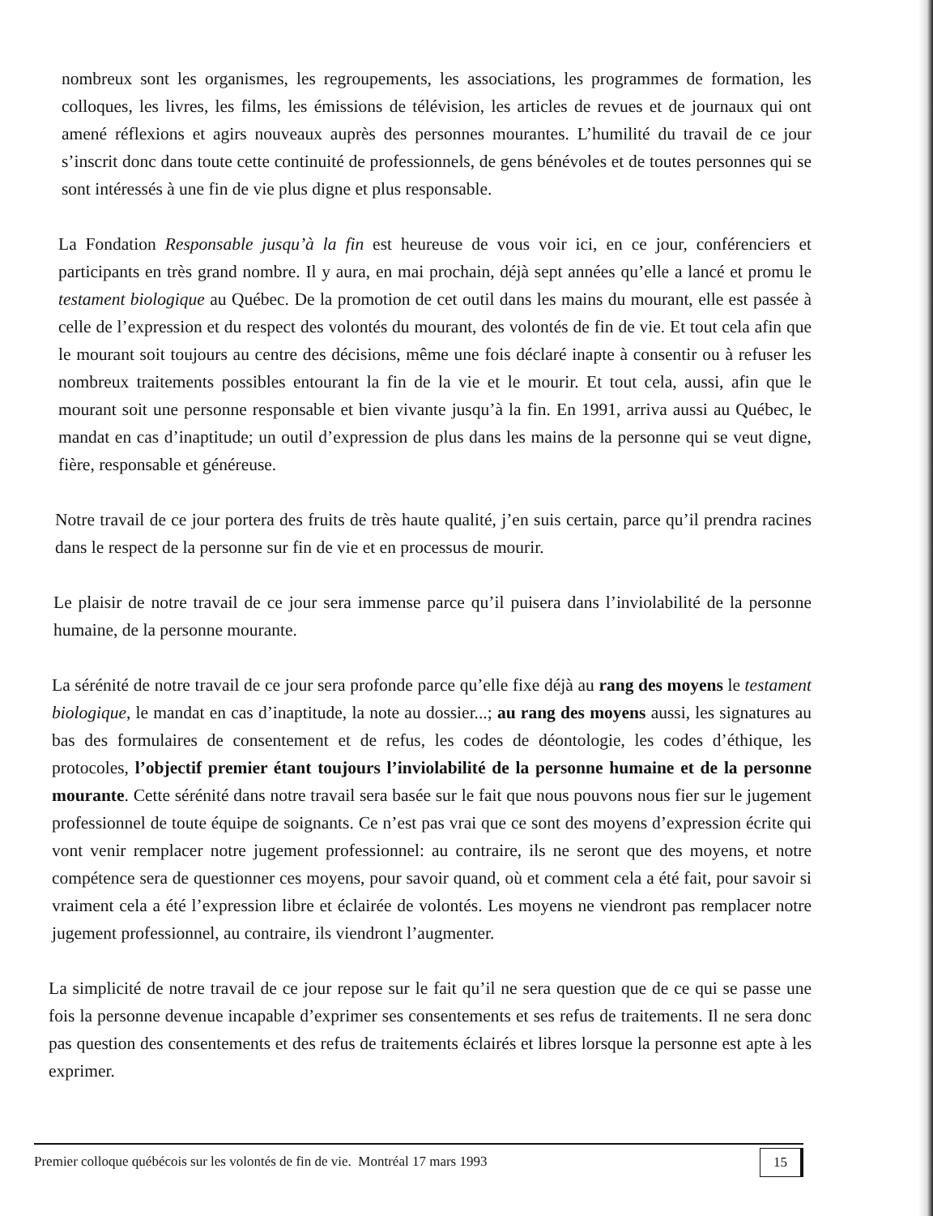nombreux sont les organismes, les regroupements, les associations, les programmes de formation, les colloques, les livres, les films, les émissions de télévision, les articles de revues et de journaux qui ont amené réflexions et agirs nouveaux auprès des personnes mourantes. L’humilité du travail de ce jour s’inscrit donc dans toute cette continuité de professionnels, de gens bénévoles et de toutes personnes qui se sont intéressés à une fin de vie plus digne et plus responsable.
La Fondation Responsable jusqu’à la fin est heureuse de vous voir ici, en ce jour, conférenciers et participants en très grand nombre. Il y aura, en mai prochain, déjà sept années qu’elle a lancé et promu le testament biologique au Québec. De la promotion de cet outil dans les mains du mourant, elle est passée à celle de l’expression et du respect des volontés du mourant, des volontés de fin de vie. Et tout cela afin que le mourant soit toujours au centre des décisions, même une fois déclaré inapte à consentir ou à refuser les nombreux traitements possibles entourant la fin de la vie et le mourir. Et tout cela, aussi, afin que le mourant soit une personne responsable et bien vivante jusqu’à la fin. En 1991, arriva aussi au Québec, le mandat en cas d’inaptitude; un outil d’expression de plus dans les mains de la personne qui se veut digne, fière, responsable et généreuse.
Notre travail de ce jour portera des fruits de très haute qualité, j’en suis certain, parce qu’il prendra racines dans le respect de la personne sur fin de vie et en processus de mourir.
Le plaisir de notre travail de ce jour sera immense parce qu’il puisera dans l’inviolabilité de la personne humaine, de la personne mourante.
La sérénité de notre travail de ce jour sera profonde parce qu’elle fixe déjà au rang des moyens le testament biologique, le mandat en cas d’inaptitude, la note au dossier...; au rang des moyens aussi, les signatures au bas des formulaires de consentement et de refus, les codes de déontologie, les codes d’éthique, les protocoles, l’objectif premier étant toujours l’inviolabilité de la personne humaine et de la personne mourante. Cette sérénité dans notre travail sera basée sur le fait que nous pouvons nous fier sur le jugement professionnel de toute équipe de soignants. Ce n’est pas vrai que ce sont des moyens d’expression écrite qui vont venir remplacer notre jugement professionnel: au contraire, ils ne seront que des moyens, et notre compétence sera de questionner ces moyens, pour savoir quand, où et comment cela a été fait, pour savoir si vraiment cela a été l’expression libre et éclairée de volontés. Les moyens ne viendront pas remplacer notre jugement professionnel, au contraire, ils viendront l’augmenter.
La simplicité de notre travail de ce jour repose sur le fait qu’il ne sera question que de ce qui se passe une fois la personne devenue incapable d’exprimer ses consentements et ses refus de traitements. Il ne sera donc pas question des consentements et des refus de traitements éclairés et libres lorsque la personne est apte à les exprimer.
Premier colloque québécois sur les volontés de fin de vie. Montréal 17 mars 1993 15